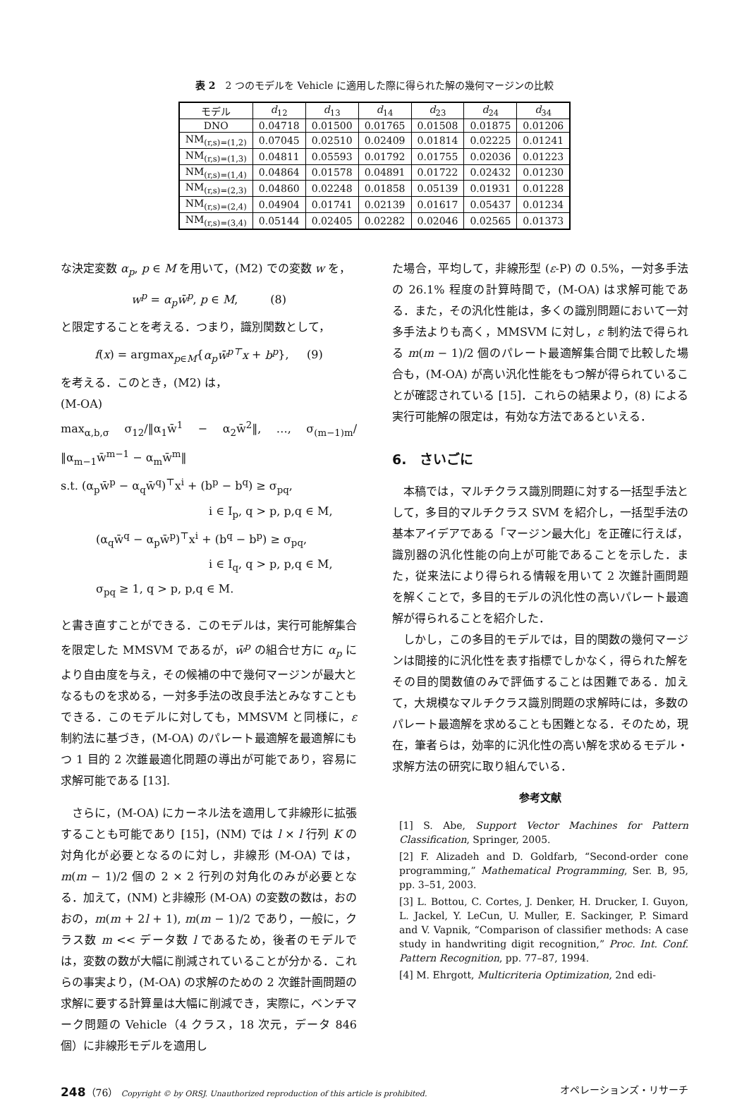表 2　2 つのモデルを Vehicle に適用した際に得られた解の幾何マージンの比較
| モデル | d<sub>12</sub> | d<sub>13</sub> | d<sub>14</sub> | d<sub>23</sub> | d<sub>24</sub> | d<sub>34</sub> |
| --- | --- | --- | --- | --- | --- | --- |
| DNO | 0.04718 | 0.01500 | 0.01765 | 0.01508 | 0.01875 | 0.01206 |
| NM<sub>(r,s)=(1,2)</sub> | 0.07045 | 0.02510 | 0.02409 | 0.01814 | 0.02225 | 0.01241 |
| NM<sub>(r,s)=(1,3)</sub> | 0.04811 | 0.05593 | 0.01792 | 0.01755 | 0.02036 | 0.01223 |
| NM<sub>(r,s)=(1,4)</sub> | 0.04864 | 0.01578 | 0.04891 | 0.01722 | 0.02432 | 0.01230 |
| NM<sub>(r,s)=(2,3)</sub> | 0.04860 | 0.02248 | 0.01858 | 0.05139 | 0.01931 | 0.01228 |
| NM<sub>(r,s)=(2,4)</sub> | 0.04904 | 0.01741 | 0.02139 | 0.01617 | 0.05437 | 0.01234 |
| NM<sub>(r,s)=(3,4)</sub> | 0.05144 | 0.02405 | 0.02282 | 0.02046 | 0.02565 | 0.01373 |
な決定変数 α<sub>p</sub>, p ∈ M を用いて，(M2) での変数 w を，
w<sup>p</sup> = α<sub>p</sub>w̄<sup>p</sup>, p ∈ M, (8)
と限定することを考える．つまり，識別関数として，
f(x) = argmax<sub>p∈M</sub>{α<sub>p</sub>w̄<sup>p⊤</sup>x + b<sup>p</sup>}, (9)
を考える．このとき，(M2) は，
(M-OA)
max<sub>α,b,σ</sub> σ<sub>12</sub>/‖α<sub>1</sub>w̄<sup>1</sup> − α<sub>2</sub>w̄<sup>2</sup>‖, …, σ<sub>(m−1)m</sub>/‖α<sub>m−1</sub>w̄<sup>m−1</sup> − α<sub>m</sub>w̄<sup>m</sup>‖
s.t. (α<sub>p</sub>w̄<sup>p</sup> − α<sub>q</sub>w̄<sup>q</sup>)<sup>⊤</sup>x<sup>i</sup> + (b<sup>p</sup> − b<sup>q</sup>) ≥ σ<sub>pq</sub>,
i ∈ I<sub>p</sub>, q > p, p,q ∈ M,
(α<sub>q</sub>w̄<sup>q</sup> − α<sub>p</sub>w̄<sup>p</sup>)<sup>⊤</sup>x<sup>i</sup> + (b<sup>q</sup> − b<sup>p</sup>) ≥ σ<sub>pq</sub>,
i ∈ I<sub>q</sub>, q > p, p,q ∈ M,
σ<sub>pq</sub> ≥ 1, q > p, p,q ∈ M.
と書き直すことができる．このモデルは，実行可能解集合を限定した MMSVM であるが，w̄<sup>p</sup> の組合せ方に α<sub>p</sub> により自由度を与え，その候補の中で幾何マージンが最大となるものを求める，一対多手法の改良手法とみなすこともできる．このモデルに対しても，MMSVM と同様に，ε 制約法に基づき，(M-OA) のパレート最適解を最適解にもつ 1 目的 2 次錐最適化問題の導出が可能であり，容易に求解可能である [13].
さらに，(M-OA) にカーネル法を適用して非線形に拡張することも可能であり [15]，(NM) では l × l 行列 K の対角化が必要となるのに対し，非線形 (M-OA) では，m(m − 1)/2 個の 2 × 2 行列の対角化のみが必要となる．加えて，(NM) と非線形 (M-OA) の変数の数は，おのおの，m(m + 2l + 1), m(m − 1)/2 であり，一般に，クラス数 m << データ数 l であるため，後者のモデルでは，変数の数が大幅に削減されていることが分かる．これらの事実より，(M-OA) の求解のための 2 次錐計画問題の求解に要する計算量は大幅に削減でき，実際に，ベンチマーク問題の Vehicle（4 クラス，18 次元，データ 846 個）に非線形モデルを適用し
た場合，平均して，非線形型 (ε-P) の 0.5%，一対多手法の 26.1% 程度の計算時間で，(M-OA) は求解可能である．また，その汎化性能は，多くの識別問題において一対多手法よりも高く，MMSVM に対し，ε 制約法で得られる m(m − 1)/2 個のパレート最適解集合間で比較した場合も，(M-OA) が高い汎化性能をもつ解が得られていることが確認されている [15]．これらの結果より，(8) による実行可能解の限定は，有効な方法であるといえる．
6.　さいごに
本稿では，マルチクラス識別問題に対する一括型手法として，多目的マルチクラス SVM を紹介し，一括型手法の基本アイデアである「マージン最大化」を正確に行えば，識別器の汎化性能の向上が可能であることを示した．また，従来法により得られる情報を用いて 2 次錐計画問題を解くことで，多目的モデルの汎化性の高いパレート最適解が得られることを紹介した．
しかし，この多目的モデルでは，目的関数の幾何マージンは間接的に汎化性を表す指標でしかなく，得られた解をその目的関数値のみで評価することは困難である．加えて，大規模なマルチクラス識別問題の求解時には，多数のパレート最適解を求めることも困難となる．そのため，現在，筆者らは，効率的に汎化性の高い解を求めるモデル・求解方法の研究に取り組んでいる．
参考文献
[1] S. Abe, Support Vector Machines for Pattern Classification, Springer, 2005.
[2] F. Alizadeh and D. Goldfarb, “Second-order cone programming,” Mathematical Programming, Ser. B, 95, pp. 3–51, 2003.
[3] L. Bottou, C. Cortes, J. Denker, H. Drucker, I. Guyon, L. Jackel, Y. LeCun, U. Muller, E. Sackinger, P. Simard and V. Vapnik, “Comparison of classifier methods: A case study in handwriting digit recognition,” Proc. Int. Conf. Pattern Recognition, pp. 77–87, 1994.
[4] M. Ehrgott, Multicriteria Optimization, 2nd edi-
248（76） Copyright © by ORSJ. Unauthorized reproduction of this article is prohibited. オペレーションズ・リサーチ